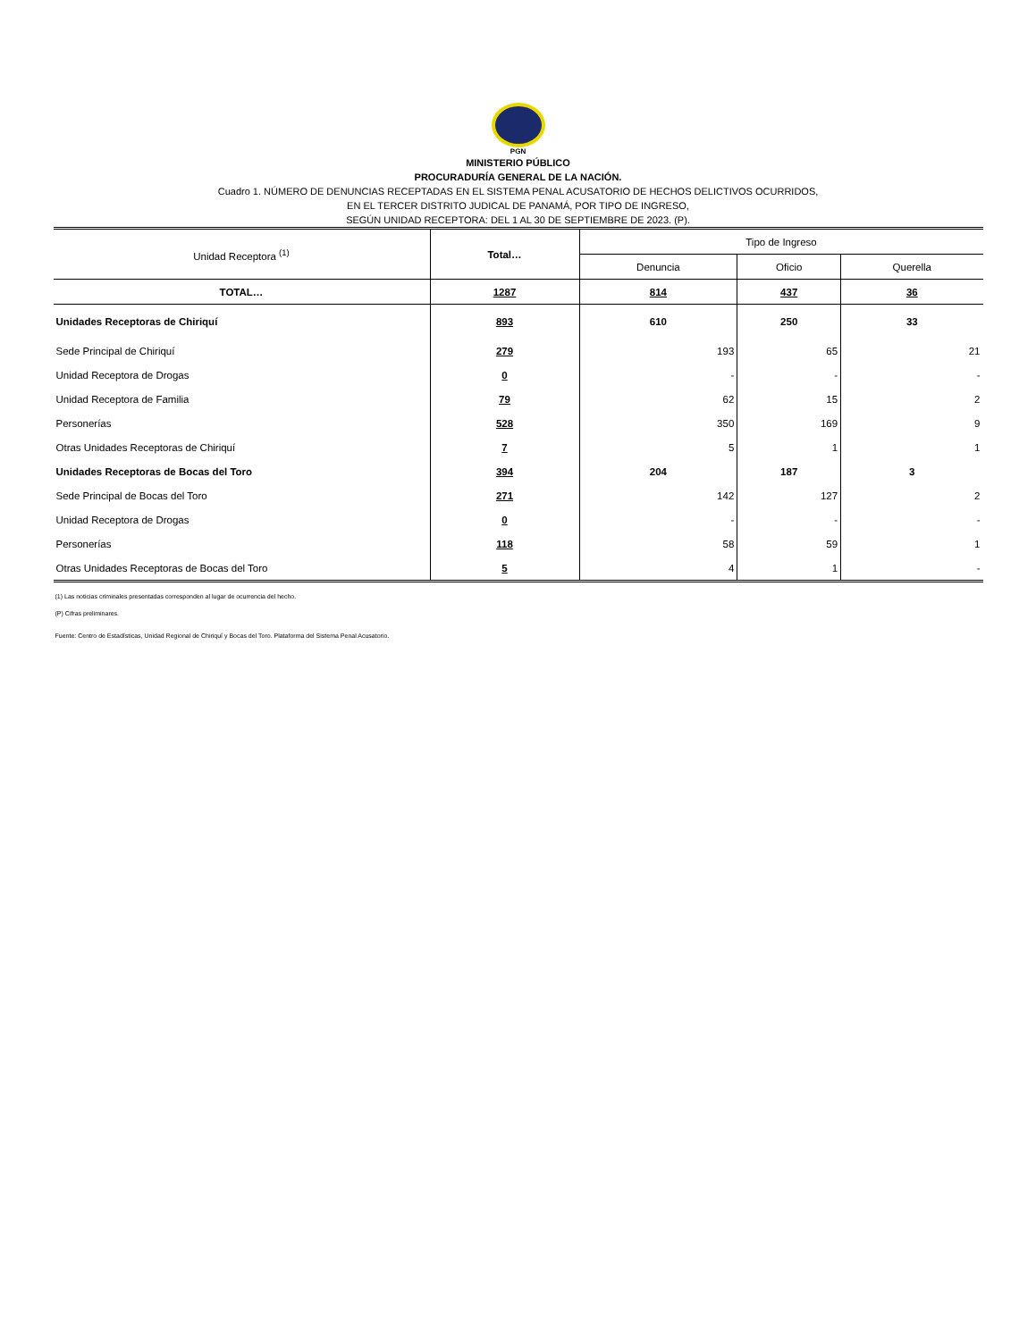PGN
MINISTERIO PÚBLICO
PROCURADURÍA GENERAL DE LA NACIÓN.
Cuadro 1. NÚMERO DE DENUNCIAS RECEPTADAS EN EL SISTEMA PENAL ACUSATORIO DE HECHOS DELICTIVOS OCURRIDOS,
EN EL TERCER DISTRITO JUDICAL DE PANAMÁ, POR TIPO DE INGRESO,
SEGÚN UNIDAD RECEPTORA: DEL 1 AL 30 DE SEPTIEMBRE DE 2023. (P).
| Unidad Receptora <sup>(1)</sup> | Total… | Tipo de Ingreso | | |
| --- | --- | --- | --- | --- |
| | | Denuncia | Oficio | Querella |
| TOTAL… | 1287 | 814 | 437 | 36 |
| Unidades Receptoras de Chiriquí | 893 | 610 | 250 | 33 |
| Sede Principal de Chiriquí | 279 | 193 | 65 | 21 |
| Unidad Receptora de Drogas | 0 | - | - | - |
| Unidad Receptora de Familia | 79 | 62 | 15 | 2 |
| Personerías | 528 | 350 | 169 | 9 |
| Otras Unidades Receptoras de Chiriquí | 7 | 5 | 1 | 1 |
| Unidades Receptoras de Bocas del Toro | 394 | 204 | 187 | 3 |
| Sede Principal de Bocas del Toro | 271 | 142 | 127 | 2 |
| Unidad Receptora de Drogas | 0 | - | - | - |
| Personerías | 118 | 58 | 59 | 1 |
| Otras Unidades Receptoras de Bocas del Toro | 5 | 4 | 1 | - |
(1) Las noticias criminales presentadas corresponden al lugar de ocurrencia del hecho.
(P) Cifras preliminares.
Fuente: Centro de Estadísticas, Unidad Regional de Chiriquí y Bocas del Toro. Plataforma del Sistema Penal Acusatorio.